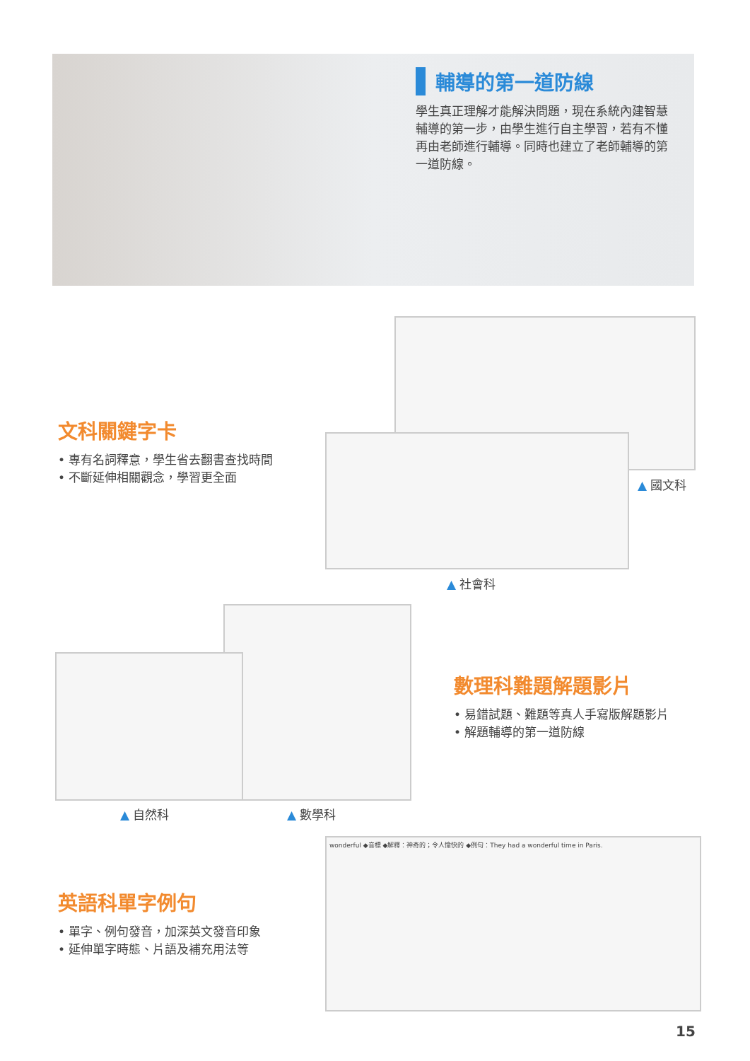輔導的第一道防線
學生真正理解才能解決問題，現在系統內建智慧輔導的第一步，由學生進行自主學習，若有不懂再由老師進行輔導。同時也建立了老師輔導的第一道防線。
文科關鍵字卡
• 專有名詞釋意，學生省去翻書查找時間
• 不斷延伸相關觀念，學習更全面
▲ 國文科
▲ 社會科
數理科難題解題影片
• 易錯試題、難題等真人手寫版解題影片
• 解題輔導的第一道防線
▲ 自然科 ▲ 數學科
英語科單字例句
• 單字、例句發音，加深英文發音印象
• 延伸單字時態、片語及補充用法等
wonderful ◆音標 ◆解釋：神奇的；令人愉快的 ◆例句：They had a wonderful time in Paris.
15